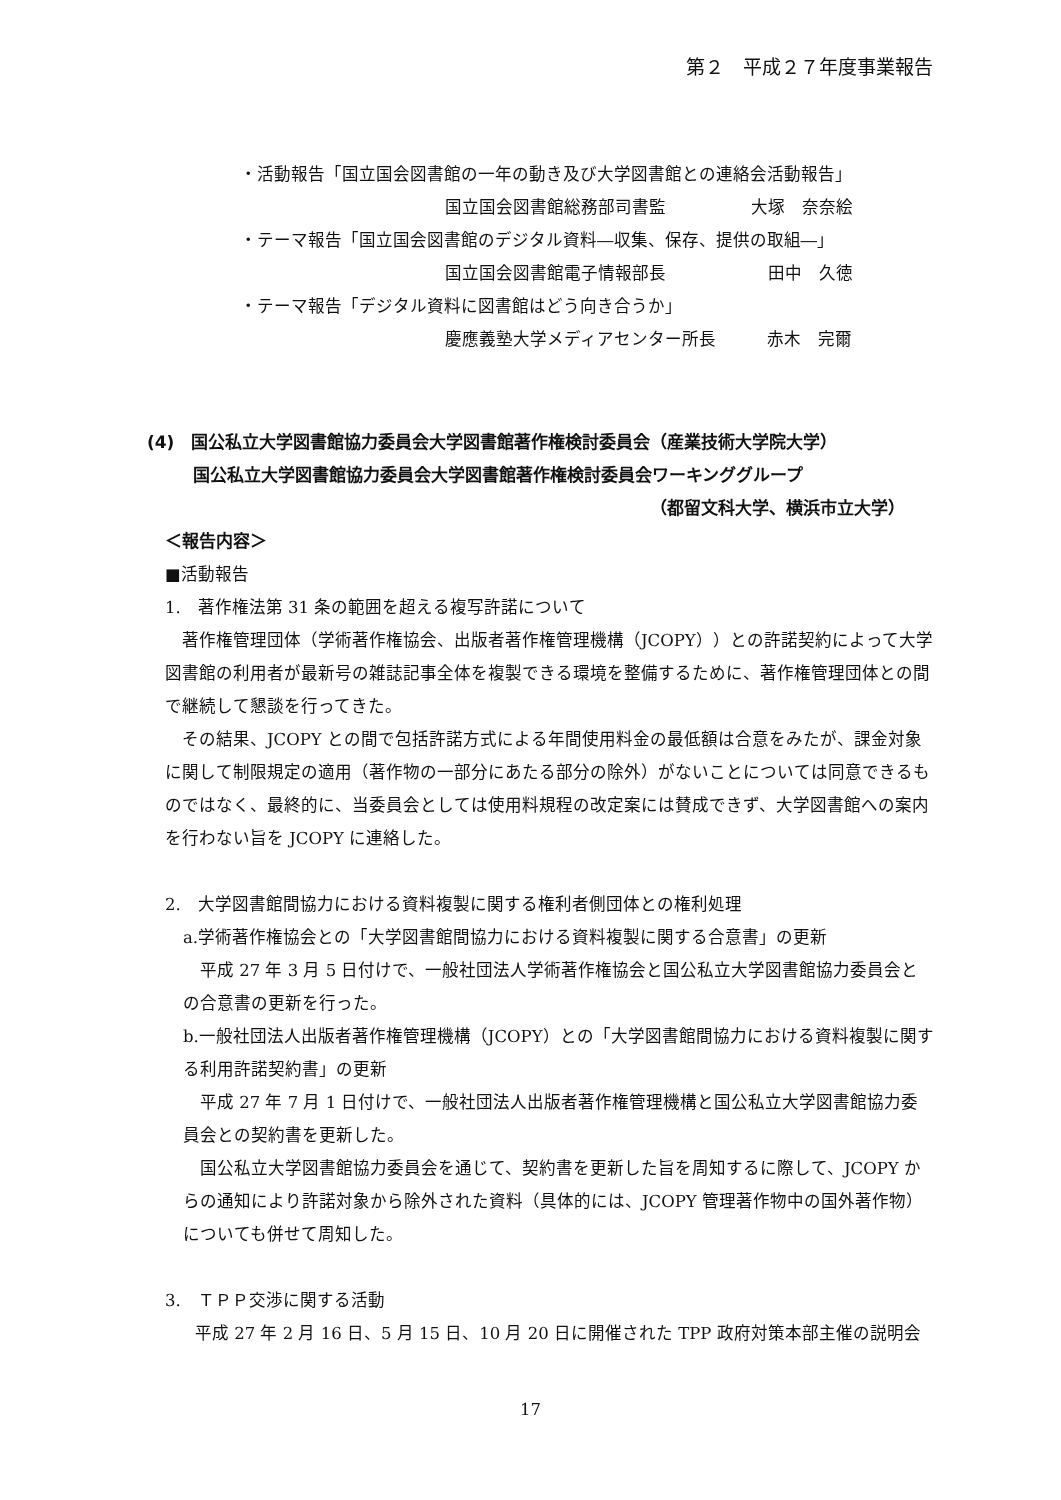第２　平成２７年度事業報告
・活動報告「国立国会図書館の一年の動き及び大学図書館との連絡会活動報告」
国立国会図書館総務部司書監　　　　　大塚　奈奈絵
・テーマ報告「国立国会図書館のデジタル資料―収集、保存、提供の取組―」
国立国会図書館電子情報部長　　　　　　田中　久徳
・テーマ報告「デジタル資料に図書館はどう向き合うか」
慶應義塾大学メディアセンター所長　　　赤木　完爾
(4)　国公私立大学図書館協力委員会大学図書館著作権検討委員会（産業技術大学院大学）
国公私立大学図書館協力委員会大学図書館著作権検討委員会ワーキンググループ
（都留文科大学、横浜市立大学）
＜報告内容＞
■活動報告
1.　著作権法第 31 条の範囲を超える複写許諾について
　著作権管理団体（学術著作権協会、出版者著作権管理機構（JCOPY））との許諾契約によって大学図書館の利用者が最新号の雑誌記事全体を複製できる環境を整備するために、著作権管理団体との間で継続して懇談を行ってきた。
　その結果、JCOPY との間で包括許諾方式による年間使用料金の最低額は合意をみたが、課金対象に関して制限規定の適用（著作物の一部分にあたる部分の除外）がないことについては同意できるものではなく、最終的に、当委員会としては使用料規程の改定案には賛成できず、大学図書館への案内を行わない旨を JCOPY に連絡した。
2.　大学図書館間協力における資料複製に関する権利者側団体との権利処理
a.学術著作権協会との「大学図書館間協力における資料複製に関する合意書」の更新
　平成 27 年 3 月 5 日付けで、一般社団法人学術著作権協会と国公私立大学図書館協力委員会との合意書の更新を行った。
b.一般社団法人出版者著作権管理機構（JCOPY）との「大学図書館間協力における資料複製に関する利用許諾契約書」の更新
　平成 27 年 7 月 1 日付けで、一般社団法人出版者著作権管理機構と国公私立大学図書館協力委員会との契約書を更新した。
　国公私立大学図書館協力委員会を通じて、契約書を更新した旨を周知するに際して、JCOPY からの通知により許諾対象から除外された資料（具体的には、JCOPY 管理著作物中の国外著作物）についても併せて周知した。
3.　ＴＰＰ交渉に関する活動
平成 27 年 2 月 16 日、5 月 15 日、10 月 20 日に開催された TPP 政府対策本部主催の説明会
17